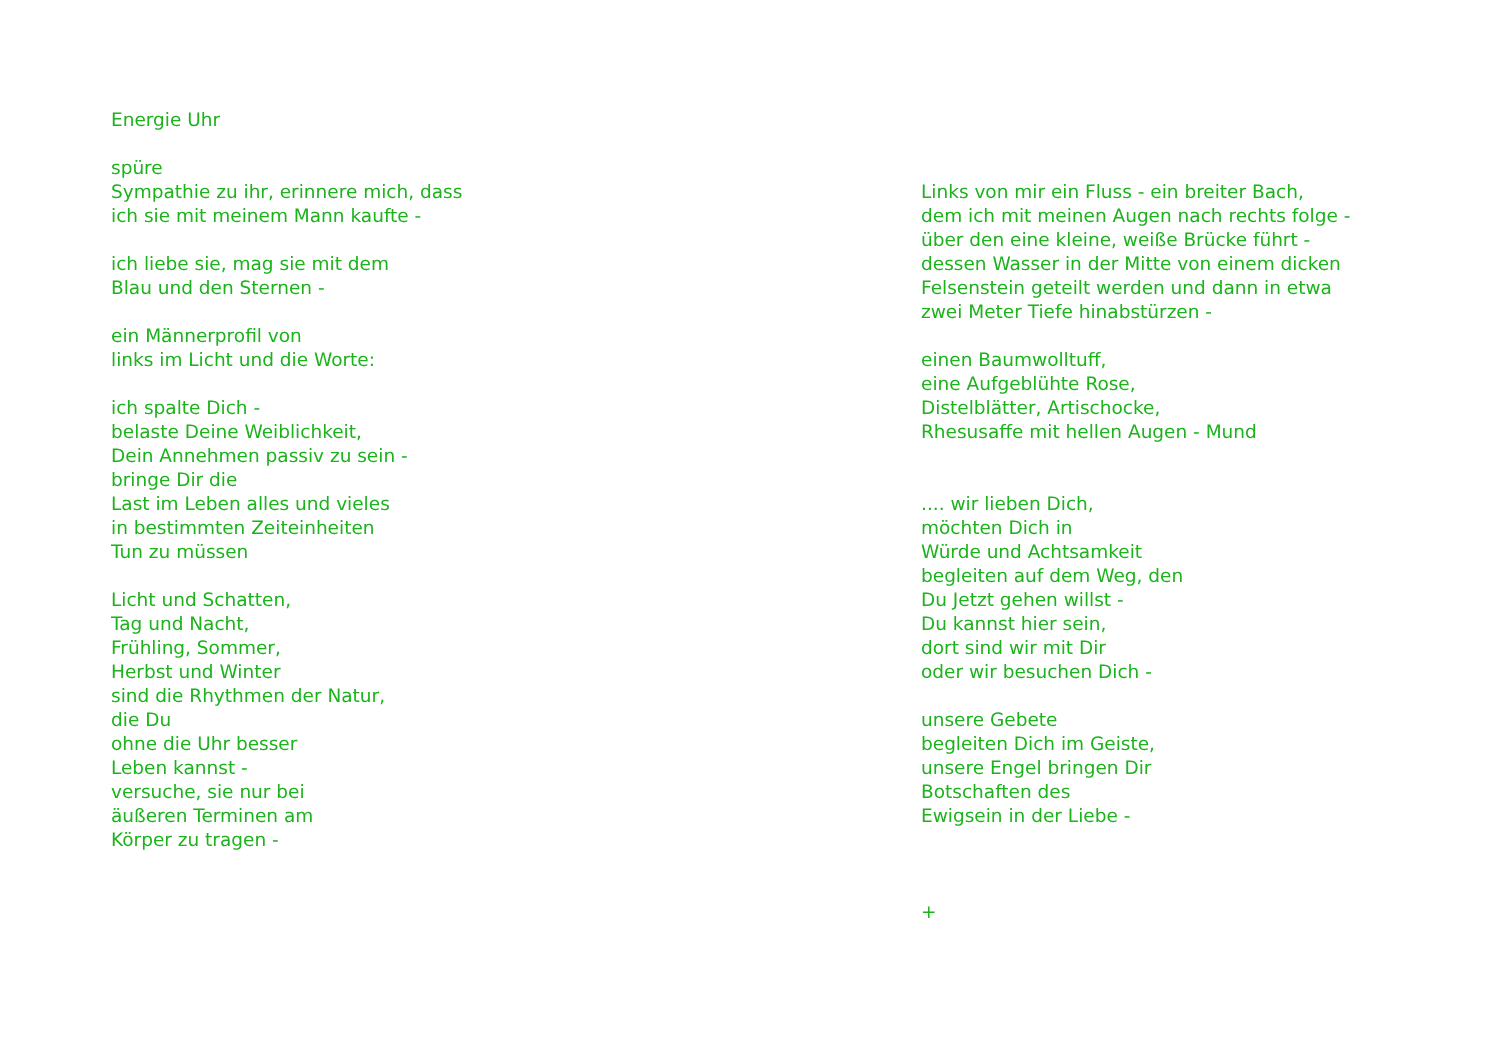Energie Uhr spüre Sympathie zu ihr, erinnere mich, dass ich sie mit meinem Mann kaufte - ich liebe sie, mag sie mit dem Blau und den Sternen - ein Männerprofil von links im Licht und die Worte: ich spalte Dich - belaste Deine Weiblichkeit, Dein Annehmen passiv zu sein - bringe Dir die Last im Leben alles und vieles in bestimmten Zeiteinheiten Tun zu müssen Licht und Schatten, Tag und Nacht, Frühling, Sommer, Herbst und Winter sind die Rhythmen der Natur, die Du ohne die Uhr besser Leben kannst - versuche, sie nur bei äußeren Terminen am Körper zu tragen -
Links von mir ein Fluss - ein breiter Bach, dem ich mit meinen Augen nach rechts folge - über den eine kleine, weiße Brücke führt - dessen Wasser in der Mitte von einem dicken Felsenstein geteilt werden und dann in etwa zwei Meter Tiefe hinabstürzen - einen Baumwolltuff, eine Aufgeblühte Rose, Distelblätter, Artischocke, Rhesusaffe mit hellen Augen - Mund .... wir lieben Dich, möchten Dich in Würde und Achtsamkeit begleiten auf dem Weg, den Du Jetzt gehen willst - Du kannst hier sein, dort sind wir mit Dir oder wir besuchen Dich - unsere Gebete begleiten Dich im Geiste, unsere Engel bringen Dir Botschaften des Ewigsein in der Liebe - +